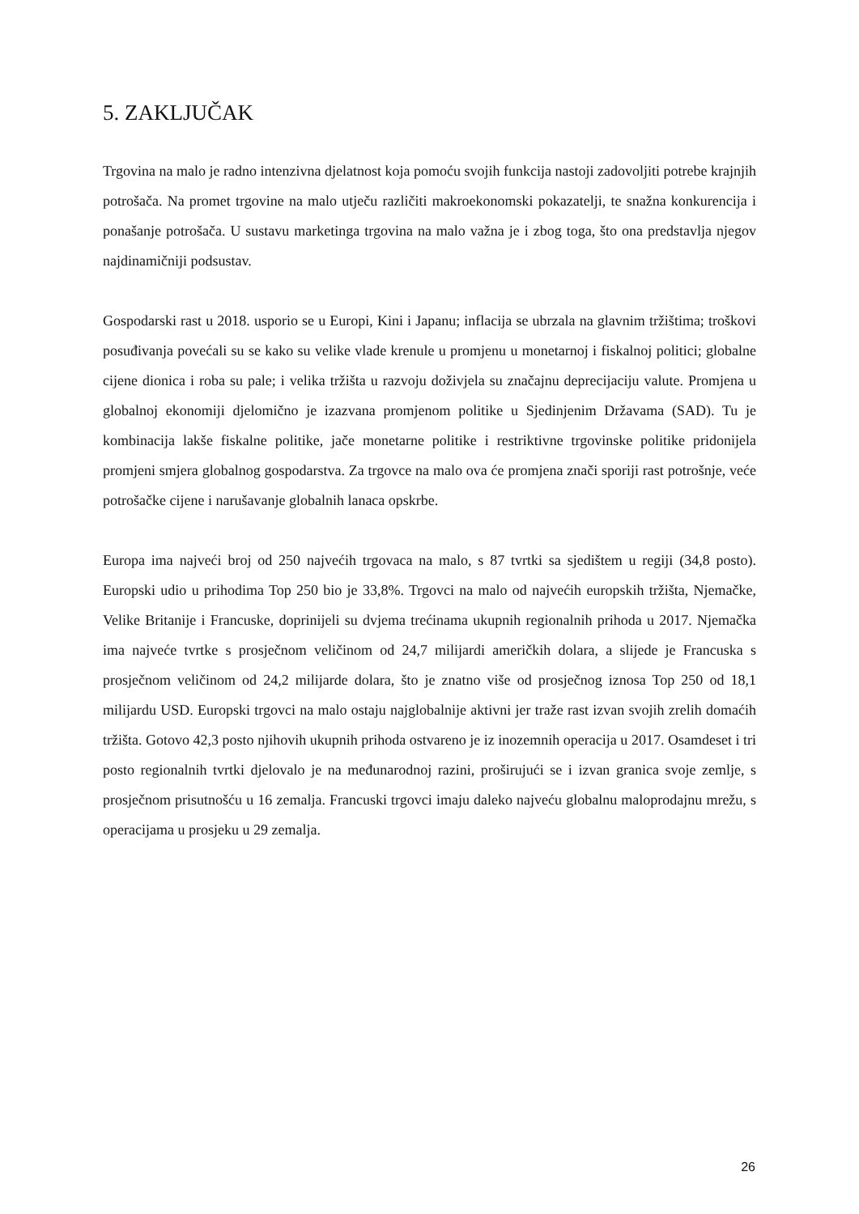5. ZAKLJUČAK
Trgovina na malo je radno intenzivna djelatnost koja pomoću svojih funkcija nastoji zadovoljiti potrebe krajnjih potrošača. Na promet trgovine na malo utječu različiti makroekonomski pokazatelji, te snažna konkurencija i ponašanje potrošača. U sustavu marketinga trgovina na malo važna je i zbog toga, što ona predstavlja njegov najdinamičniji podsustav.
Gospodarski rast u 2018. usporio se u Europi, Kini i Japanu; inflacija se ubrzala na glavnim tržištima; troškovi posuđivanja povećali su se kako su velike vlade krenule u promjenu u monetarnoj i fiskalnoj politici; globalne cijene dionica i roba su pale; i velika tržišta u razvoju doživjela su značajnu deprecijaciju valute. Promjena u globalnoj ekonomiji djelomično je izazvana promjenom politike u Sjedinjenim Državama (SAD). Tu je kombinacija lakše fiskalne politike, jače monetarne politike i restriktivne trgovinske politike pridonijela promjeni smjera globalnog gospodarstva. Za trgovce na malo ova će promjena znači sporiji rast potrošnje, veće potrošačke cijene i narušavanje globalnih lanaca opskrbe.
Europa ima najveći broj od 250 najvećih trgovaca na malo, s 87 tvrtki sa sjedištem u regiji (34,8 posto). Europski udio u prihodima Top 250 bio je 33,8%. Trgovci na malo od najvećih europskih tržišta, Njemačke, Velike Britanije i Francuske, doprinijeli su dvjema trećinama ukupnih regionalnih prihoda u 2017. Njemačka ima najveće tvrtke s prosječnom veličinom od 24,7 milijardi američkih dolara, a slijede je Francuska s prosječnom veličinom od 24,2 milijarde dolara, što je znatno više od prosječnog iznosa Top 250 od 18,1 milijardu USD. Europski trgovci na malo ostaju najglobalnije aktivni jer traže rast izvan svojih zrelih domaćih tržišta. Gotovo 42,3 posto njihovih ukupnih prihoda ostvareno je iz inozemnih operacija u 2017. Osamdeset i tri posto regionalnih tvrtki djelovalo je na međunarodnoj razini, proširujući se i izvan granica svoje zemlje, s prosječnom prisutnošću u 16 zemalja. Francuski trgovci imaju daleko najveću globalnu maloprodajnu mrežu, s operacijama u prosjeku u 29 zemalja.
26